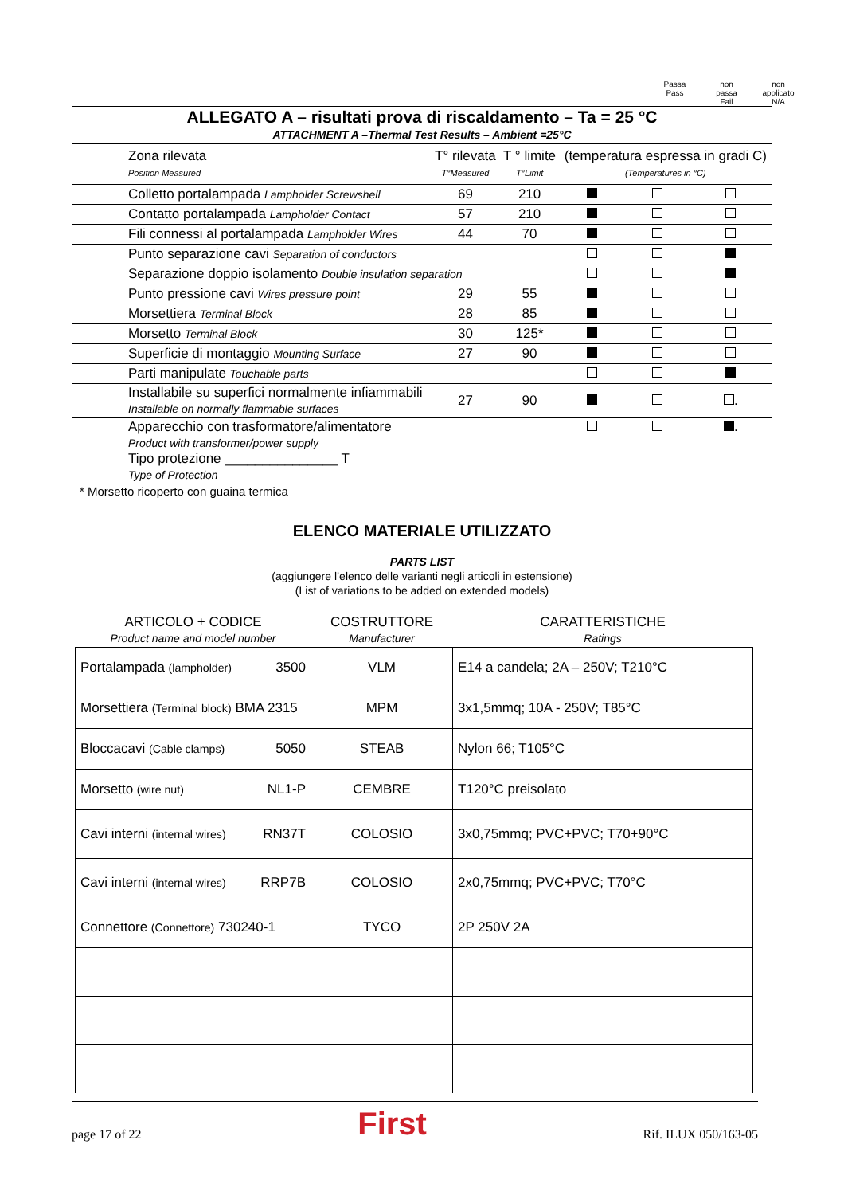Passa
Pass
non
passa
Fail
non
applicato
N/A
| ALLEGATO A – risultati prova di riscaldamento – Ta = 25 °C ATTACHMENT A –Thermal Test Results – Ambient =25°C | | | | | |
| Zona rilevata Position Measured | T° rilevata T°Measured | T ° limite T°Limit | (temperatura espressa in gradi C) (Temperatures in °C) | | |
| Colletto portalampada Lampholder Screwshell | 69 | 210 | | | |
| Contatto portalampada Lampholder Contact | 57 | 210 | | | |
| Fili connessi al portalampada Lampholder Wires | 44 | 70 | | | |
| Punto separazione cavi Separation of conductors | | | | | |
| Separazione doppio isolamento Double insulation separation | | | | | |
| Punto pressione cavi Wires pressure point | 29 | 55 | | | |
| Morsettiera Terminal Block | 28 | 85 | | | |
| Morsetto Terminal Block | 30 | 125* | | | |
| Superficie di montaggio Mounting Surface | 27 | 90 | | | |
| Parti manipulate Touchable parts | | | | | |
| Installabile su superfici normalmente infiammabili Installable on normally flammable surfaces | 27 | 90 | | | . |
| Apparecchio con trasformatore/alimentatore Product with transformer/power supply Tipo protezione _______________ T Type of Protection | | | | | . |
* Morsetto ricoperto con guaina termica
ELENCO MATERIALE UTILIZZATO
PARTS LIST
(aggiungere l’elenco delle varianti negli articoli in estensione)
(List of variations to be added on extended models)
| ARTICOLO + CODICE Product name and model number | COSTRUTTORE Manufacturer | CARATTERISTICHE Ratings |
| --- | --- | --- |
| Portalampada (lampholder) 3500 | VLM | E14 a candela; 2A – 250V; T210°C |
| Morsettiera (Terminal block) BMA 2315 | MPM | 3x1,5mmq; 10A - 250V; T85°C |
| Bloccacavi (Cable clamps) 5050 | STEAB | Nylon 66; T105°C |
| Morsetto (wire nut) NL1-P | CEMBRE | T120°C preisolato |
| Cavi interni (internal wires) RN37T | COLOSIO | 3x0,75mmq; PVC+PVC; T70+90°C |
| Cavi interni (internal wires) RRP7B | COLOSIO | 2x0,75mmq; PVC+PVC; T70°C |
| Connettore (Connettore) 730240-1 | TYCO | 2P 250V 2A |
page 17 of 22 First Rif. ILUX 050/163-05